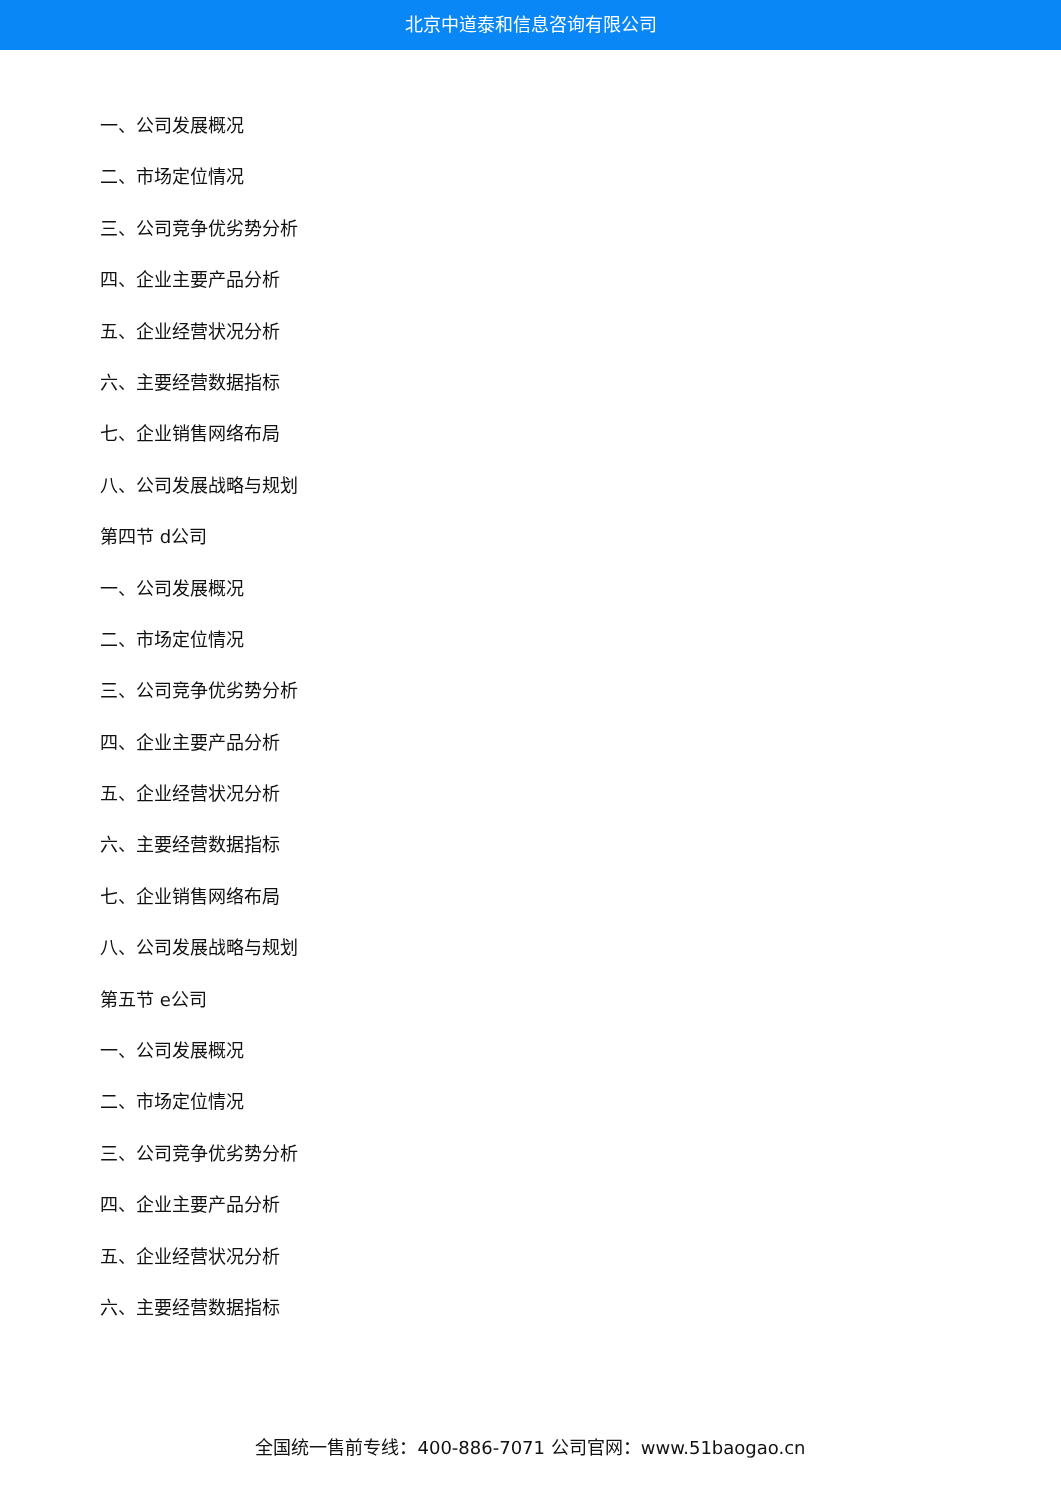北京中道泰和信息咨询有限公司
一、公司发展概况
二、市场定位情况
三、公司竞争优劣势分析
四、企业主要产品分析
五、企业经营状况分析
六、主要经营数据指标
七、企业销售网络布局
八、公司发展战略与规划
第四节 d公司
一、公司发展概况
二、市场定位情况
三、公司竞争优劣势分析
四、企业主要产品分析
五、企业经营状况分析
六、主要经营数据指标
七、企业销售网络布局
八、公司发展战略与规划
第五节 e公司
一、公司发展概况
二、市场定位情况
三、公司竞争优劣势分析
四、企业主要产品分析
五、企业经营状况分析
六、主要经营数据指标
全国统一售前专线：400-886-7071 公司官网：www.51baogao.cn